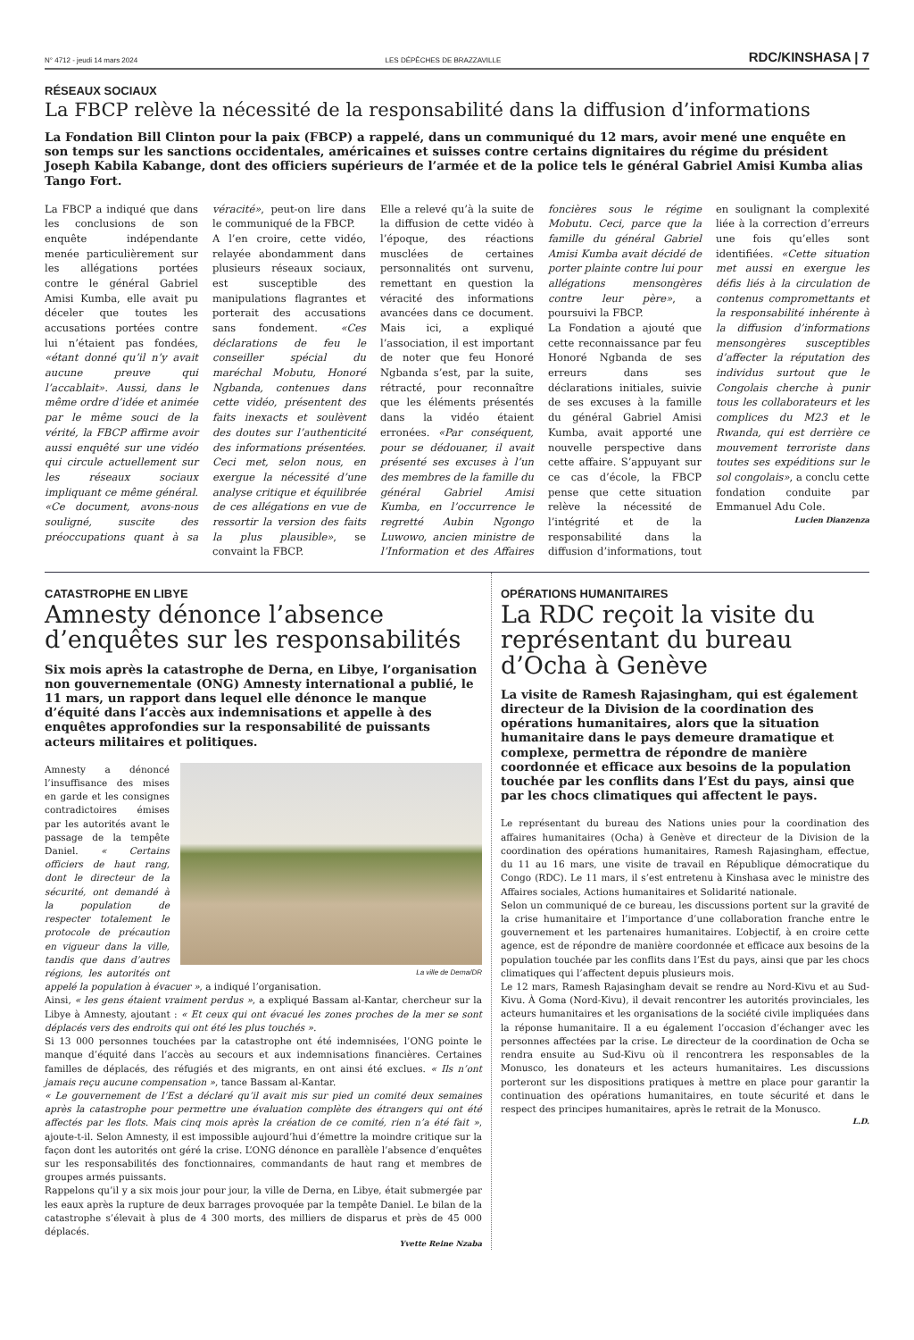N° 4712 - jeudi 14 mars 2024 LES DÉPÊCHES DE BRAZZAVILLE RDC/KINSHASA | 7
RÉSEAUX SOCIAUX
La FBCP relève la nécessité de la responsabilité dans la diffusion d’informations
La Fondation Bill Clinton pour la paix (FBCP) a rappelé, dans un communiqué du 12 mars, avoir mené une enquête en son temps sur les sanctions occidentales, américaines et suisses contre certains dignitaires du régime du président Joseph Kabila Kabange, dont des officiers supérieurs de l’armée et de la police tels le général Gabriel Amisi Kumba alias Tango Fort.
La FBCP a indiqué que dans les conclusions de son enquête indépendante menée particulièrement sur les allégations portées contre le général Gabriel Amisi Kumba, elle avait pu déceler que toutes les accusations portées contre lui n’étaient pas fondées, «étant donné qu’il n’y avait aucune preuve qui l’accablait». Aussi, dans le même ordre d’idée et animée par le même souci de la vérité, la FBCP affirme avoir aussi enquêté sur une vidéo qui circule actuellement sur les réseaux sociaux impliquant ce même général. «Ce document, avons-nous souligné, suscite des préoccupations quant à sa véracité», peut-on lire dans le communiqué de la FBCP.
A l’en croire, cette vidéo, relayée abondamment dans plusieurs réseaux sociaux, est susceptible des manipulations flagrantes et porterait des accusations sans fondement. «Ces déclarations de feu le conseiller spécial du maréchal Mobutu, Honoré Ngbanda, contenues dans cette vidéo, présentent des faits inexacts et soulèvent des doutes sur l’authenticité des informations présentées. Ceci met, selon nous, en exergue la nécessité d’une analyse critique et équilibrée de ces allégations en vue de ressortir la version des faits la plus plausible», se convaint la FBCP.
Elle a relevé qu’à la suite de la diffusion de cette vidéo à l’époque, des réactions musclées de certaines personnalités ont survenu, remettant en question la véracité des informations avancées dans ce document. Mais ici, a expliqué l’association, il est important de noter que feu Honoré Ngbanda s’est, par la suite, rétracté, pour reconnaître que les éléments présentés dans la vidéo étaient erronées. «Par conséquent, pour se dédouaner, il avait présenté ses excuses à l’un des membres de la famille du général Gabriel Amisi Kumba, en l’occurrence le regretté Aubin Ngongo Luwowo, ancien ministre de l’Information et des Affaires foncières sous le régime Mobutu. Ceci, parce que la famille du général Gabriel Amisi Kumba avait décidé de porter plainte contre lui pour allégations mensongères contre leur père», a poursuivi la FBCP.
La Fondation a ajouté que cette reconnaissance par feu Honoré Ngbanda de ses erreurs dans ses déclarations initiales, suivie de ses excuses à la famille du général Gabriel Amisi Kumba, avait apporté une nouvelle perspective dans cette affaire. S’appuyant sur ce cas d’école, la FBCP pense que cette situation relève la nécessité de l’intégrité et de la responsabilité dans la diffusion d’informations, tout en soulignant la complexité liée à la correction d’erreurs une fois qu’elles sont identifiées. «Cette situation met aussi en exergue les défis liés à la circulation de contenus compromettants et la responsabilité inhérente à la diffusion d’informations mensongères susceptibles d’affecter la réputation des individus surtout que le Congolais cherche à punir tous les collaborateurs et les complices du M23 et le Rwanda, qui est derrière ce mouvement terroriste dans toutes ses expéditions sur le sol congolais», a conclu cette fondation conduite par Emmanuel Adu Cole.
Lucien Dianzenza
CATASTROPHE EN LIBYE
Amnesty dénonce l’absence d’enquêtes sur les responsabilités
Six mois après la catastrophe de Derna, en Libye, l’organisation non gouvernementale (ONG) Amnesty international a publié, le 11 mars, un rapport dans lequel elle dénonce le manque d’équité dans l’accès aux indemnisations et appelle à des enquêtes approfondies sur la responsabilité de puissants acteurs militaires et politiques.
La ville de Derna/DR
Amnesty a dénoncé l’insuffisance des mises en garde et les consignes contradictoires émises par les autorités avant le passage de la tempête Daniel. « Certains officiers de haut rang, dont le directeur de la sécurité, ont demandé à la population de respecter totalement le protocole de précaution en vigueur dans la ville, tandis que dans d’autres régions, les autorités ont appelé la population à évacuer », a indiqué l’organisation.
Ainsi, « les gens étaient vraiment perdus », a expliqué Bassam al-Kantar, chercheur sur la Libye à Amnesty, ajoutant : « Et ceux qui ont évacué les zones proches de la mer se sont déplacés vers des endroits qui ont été les plus touchés ».
Si 13 000 personnes touchées par la catastrophe ont été indemnisées, l’ONG pointe le manque d’équité dans l’accès au secours et aux indemnisations financières. Certaines familles de déplacés, des réfugiés et des migrants, en ont ainsi été exclues. « Ils n’ont jamais reçu aucune compensation », tance Bassam al-Kantar.
« Le gouvernement de l’Est a déclaré qu’il avait mis sur pied un comité deux semaines après la catastrophe pour permettre une évaluation complète des étrangers qui ont été affectés par les flots. Mais cinq mois après la création de ce comité, rien n’a été fait », ajoute-t-il. Selon Amnesty, il est impossible aujourd’hui d’émettre la moindre critique sur la façon dont les autorités ont géré la crise. L’ONG dénonce en parallèle l’absence d’enquêtes sur les responsabilités des fonctionnaires, commandants de haut rang et membres de groupes armés puissants.
Rappelons qu’il y a six mois jour pour jour, la ville de Derna, en Libye, était submergée par les eaux après la rupture de deux barrages provoquée par la tempête Daniel. Le bilan de la catastrophe s’élevait à plus de 4 300 morts, des milliers de disparus et près de 45 000 déplacés.
Yvette Reine Nzaba
OPÉRATIONS HUMANITAIRES
La RDC reçoit la visite du représentant du bureau d’Ocha à Genève
La visite de Ramesh Rajasingham, qui est également directeur de la Division de la coordination des opérations humanitaires, alors que la situation humanitaire dans le pays demeure dramatique et complexe, permettra de répondre de manière coordonnée et efficace aux besoins de la population touchée par les conflits dans l’Est du pays, ainsi que par les chocs climatiques qui affectent le pays.
Le représentant du bureau des Nations unies pour la coordination des affaires humanitaires (Ocha) à Genève et directeur de la Division de la coordination des opérations humanitaires, Ramesh Rajasingham, effectue, du 11 au 16 mars, une visite de travail en République démocratique du Congo (RDC). Le 11 mars, il s’est entretenu à Kinshasa avec le ministre des Affaires sociales, Actions humanitaires et Solidarité nationale.
Selon un communiqué de ce bureau, les discussions portent sur la gravité de la crise humanitaire et l’importance d’une collaboration franche entre le gouvernement et les partenaires humanitaires. L’objectif, à en croire cette agence, est de répondre de manière coordonnée et efficace aux besoins de la population touchée par les conflits dans l’Est du pays, ainsi que par les chocs climatiques qui l’affectent depuis plusieurs mois.
Le 12 mars, Ramesh Rajasingham devait se rendre au Nord-Kivu et au Sud-Kivu. À Goma (Nord-Kivu), il devait rencontrer les autorités provinciales, les acteurs humanitaires et les organisations de la société civile impliquées dans la réponse humanitaire. Il a eu également l’occasion d’échanger avec les personnes affectées par la crise. Le directeur de la coordination de Ocha se rendra ensuite au Sud-Kivu où il rencontrera les responsables de la Monusco, les donateurs et les acteurs humanitaires. Les discussions porteront sur les dispositions pratiques à mettre en place pour garantir la continuation des opérations humanitaires, en toute sécurité et dans le respect des principes humanitaires, après le retrait de la Monusco.
L.D.